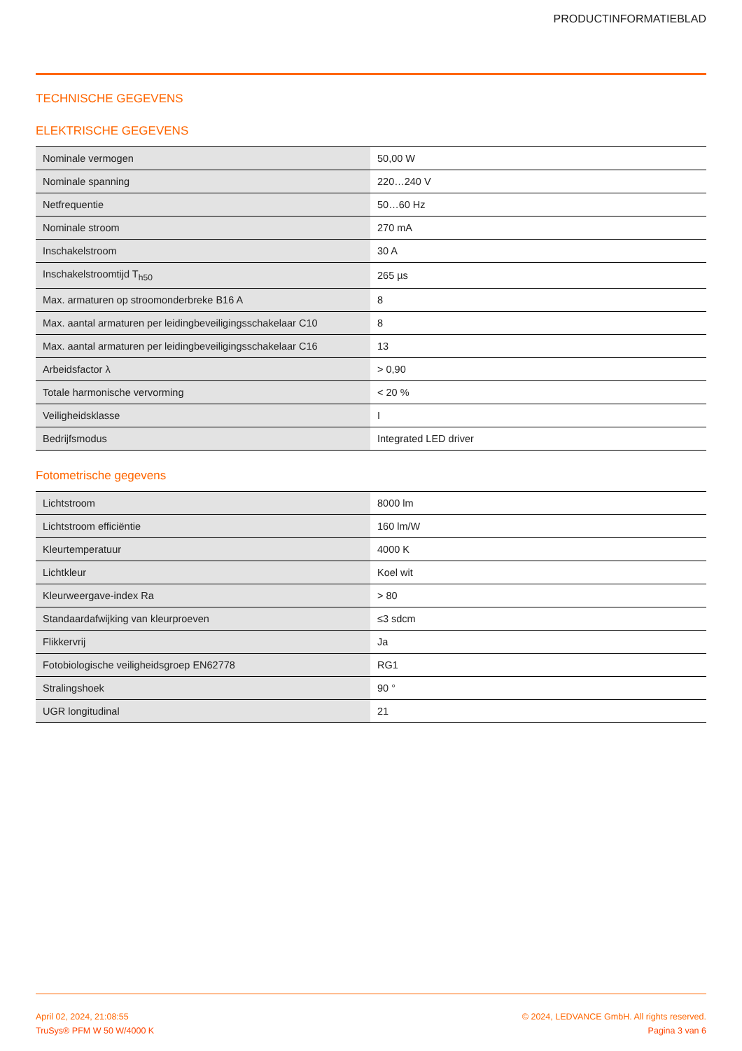PRODUCTINFORMATIEBLAD
TECHNISCHE GEGEVENS
ELEKTRISCHE GEGEVENS
| Nominale vermogen | 50,00 W |
| Nominale spanning | 220…240 V |
| Netfrequentie | 50…60 Hz |
| Nominale stroom | 270 mA |
| Inschakelstroom | 30 A |
| Inschakelstroomtijd T<sub>h50</sub> | 265 µs |
| Max. armaturen op stroomonderbreke B16 A | 8 |
| Max. aantal armaturen per leidingbeveiligingsschakelaar C10 | 8 |
| Max. aantal armaturen per leidingbeveiligingsschakelaar C16 | 13 |
| Arbeidsfactor λ | > 0,90 |
| Totale harmonische vervorming | < 20 % |
| Veiligheidsklasse | I |
| Bedrijfsmodus | Integrated LED driver |
Fotometrische gegevens
| Lichtstroom | 8000 lm |
| Lichtstroom efficiëntie | 160 lm/W |
| Kleurtemperatuur | 4000 K |
| Lichtkleur | Koel wit |
| Kleurweergave-index Ra | > 80 |
| Standaardafwijking van kleurproeven | ≤3 sdcm |
| Flikkervrij | Ja |
| Fotobiologische veiligheidsgroep EN62778 | RG1 |
| Stralingshoek | 90 ° |
| UGR longitudinal | 21 |
April 02, 2024, 21:08:55
TruSys® PFM W 50 W/4000 K
© 2024, LEDVANCE GmbH. All rights reserved.
Pagina 3 van 6